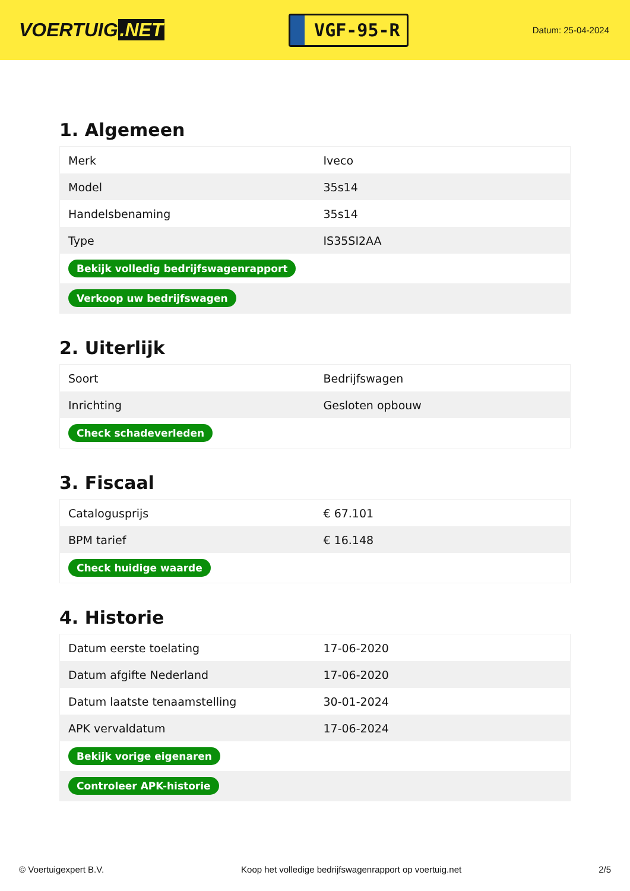VOERTUIG.NET
VGF-95-R
Datum: 25-04-2024
1. Algemeen
| Merk | Iveco |
| Model | 35s14 |
| Handelsbenaming | 35s14 |
| Type | IS35SI2AA |
| Bekijk volledig bedrijfswagenrapport | |
| Verkoop uw bedrijfswagen | |
2. Uiterlijk
| Soort | Bedrijfswagen |
| Inrichting | Gesloten opbouw |
| Check schadeverleden | |
3. Fiscaal
| Catalogusprijs | € 67.101 |
| BPM tarief | € 16.148 |
| Check huidige waarde | |
4. Historie
| Datum eerste toelating | 17-06-2020 |
| Datum afgifte Nederland | 17-06-2020 |
| Datum laatste tenaamstelling | 30-01-2024 |
| APK vervaldatum | 17-06-2024 |
| Bekijk vorige eigenaren | |
| Controleer APK-historie | |
© Voertuigexpert B.V. Koop het volledige bedrijfswagenrapport op voertuig.net 2/5